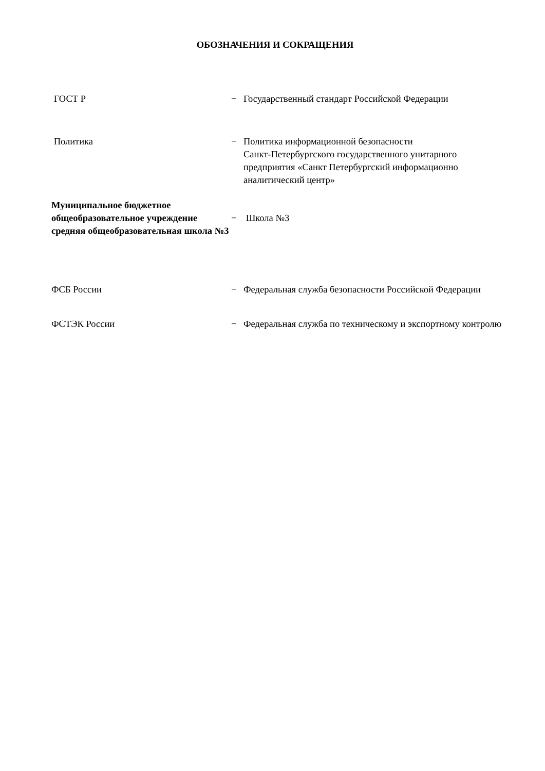ОБОЗНАЧЕНИЯ И СОКРАЩЕНИЯ
| ГОСТ Р | − | Государственный стандарт Российской Федерации |
| Политика | − | Политика информационной безопасности Санкт-Петербургского государственного унитарного предприятия «Санкт Петербургский информационно аналитический центр» |
| Муниципальное бюджетное общеобразовательное учреждение средняя общеобразовательная школа №3 | − | Школа №3 |
| ФСБ России | − | Федеральная служба безопасности Российской Федерации |
| ФСТЭК России | − | Федеральная служба по техническому и экспортному контролю |